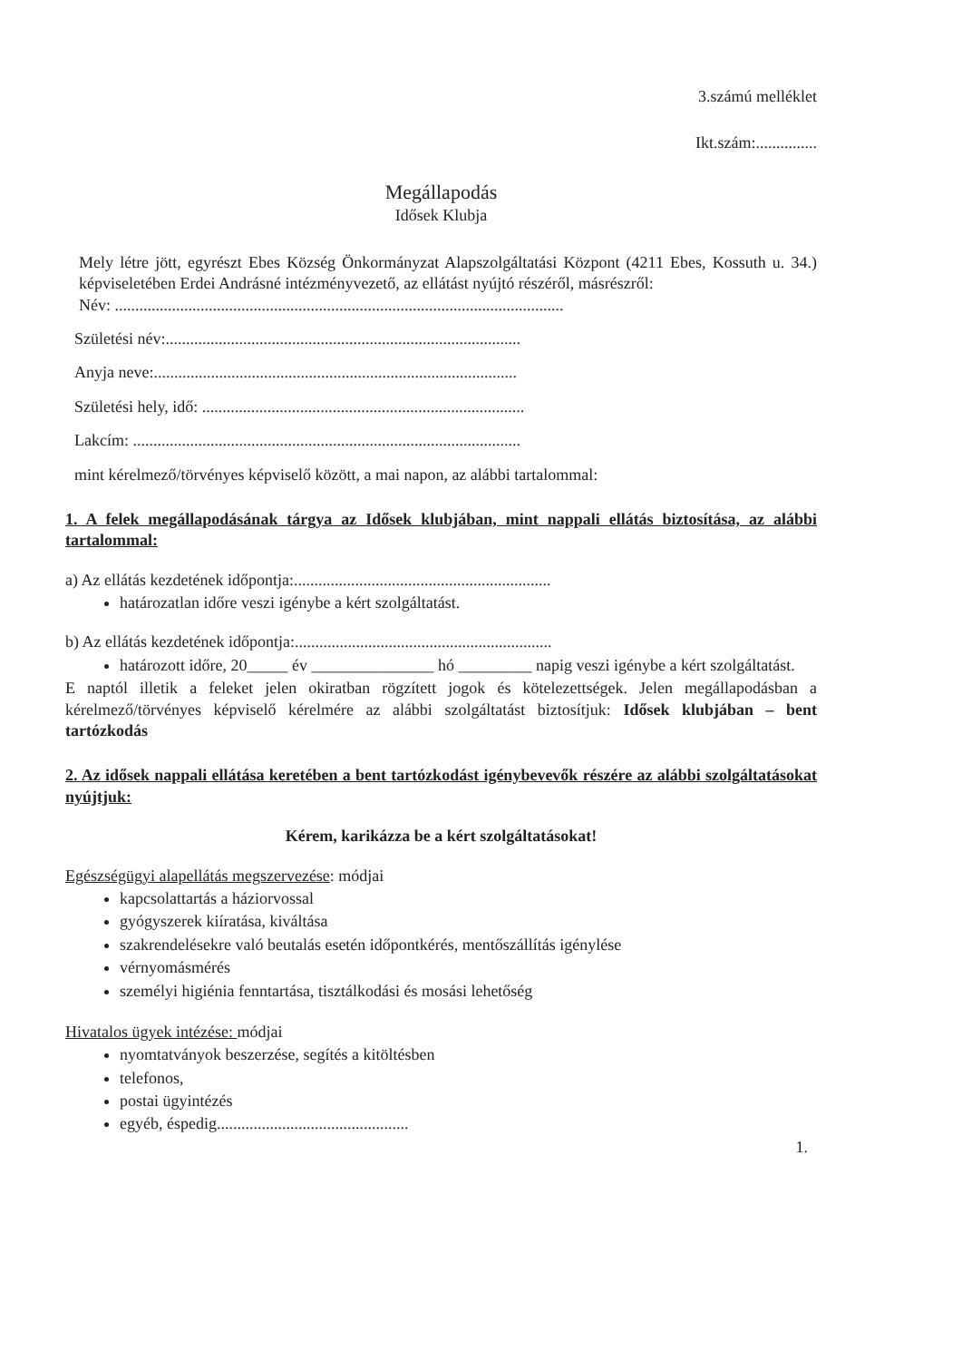3.számú melléklet
Ikt.szám:...............
Megállapodás
Idősek Klubja
Mely létre jött, egyrészt Ebes Község Önkormányzat Alapszolgáltatási Központ (4211 Ebes, Kossuth u. 34.) képviseletében Erdei Andrásné intézményvezető, az ellátást nyújtó részéről, másrészről:
Név: ..............................................................................................................
Születési név:.......................................................................................
Anyja neve:.........................................................................................
Születési hely, idő: ...............................................................................
Lakcím: ...............................................................................................
mint kérelmező/törvényes képviselő között, a mai napon, az alábbi tartalommal:
1. A felek megállapodásának tárgya az Idősek klubjában, mint nappali ellátás biztosítása, az alábbi tartalommal:
a) Az ellátás kezdetének időpontja:...............................................................
határozatlan időre veszi igénybe a kért szolgáltatást.
b) Az ellátás kezdetének időpontja:...............................................................
határozott időre, 20_____ év _______________ hó _________ napig veszi igénybe a kért szolgáltatást.
E naptól illetik a feleket jelen okiratban rögzített jogok és kötelezettségek. Jelen megállapodásban a kérelmező/törvényes képviselő kérelmére az alábbi szolgáltatást biztosítjuk: Idősek klubjában – bent tartózkodás
2. Az idősek nappali ellátása keretében a bent tartózkodást igénybevevők részére az alábbi szolgáltatásokat nyújtjuk:
Kérem, karikázza be a kért szolgáltatásokat!
Egészségügyi alapellátás megszervezése: módjai
kapcsolattartás a háziorvossal
gyógyszerek kiíratása, kiváltása
szakrendelésekre való beutalás esetén időpontkérés, mentőszállítás igénylése
vérnyomásmérés
személyi higiénia fenntartása, tisztálkodási és mosási lehetőség
Hivatalos ügyek intézése: módjai
nyomtatványok beszerzése, segítés a kitöltésben
telefonos,
postai ügyintézés
egyéb, éspedig...............................................
1.